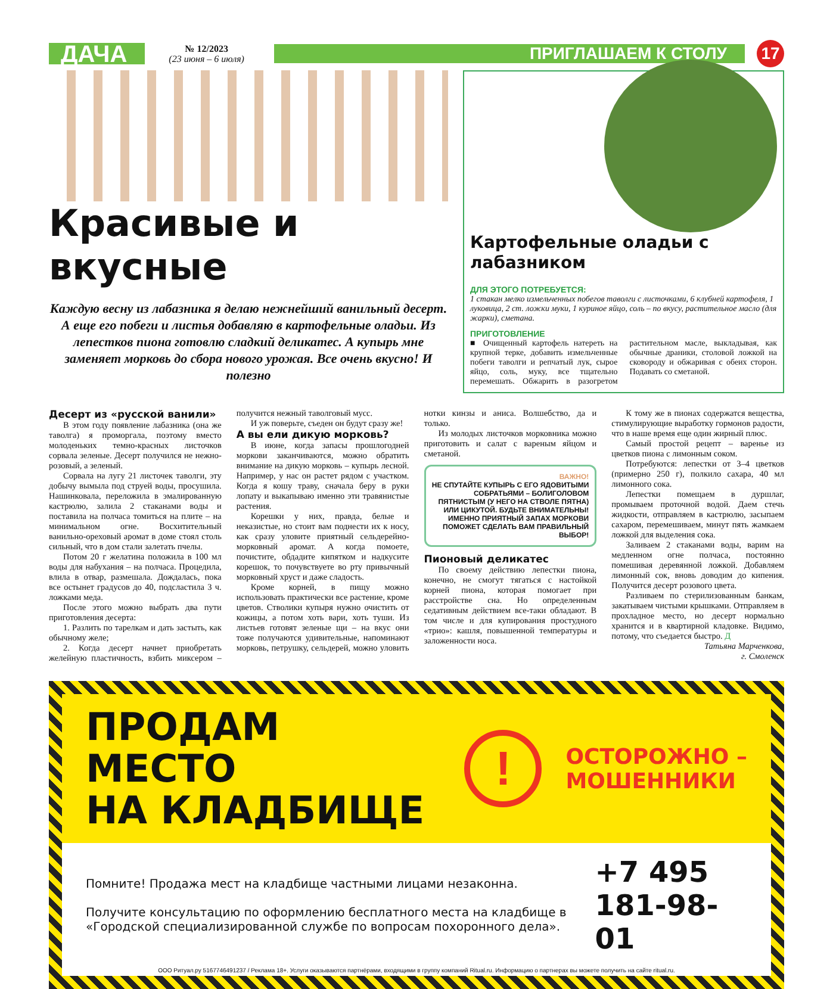ДАЧА
№ 12/2023
(23 июня – 6 июля)
ПРИГЛАШАЕМ К СТОЛУ
17
Красивые и вкусные
Каждую весну из лабазника я делаю нежнейший ванильный десерт. А еще его побеги и листья добавляю в картофельные оладьи. Из лепестков пиона готовлю сладкий деликатес. А купырь мне заменяет морковь до сбора нового урожая. Все очень вкусно! И полезно
Картофельные оладьи с лабазником
ДЛЯ ЭТОГО ПОТРЕБУЕТСЯ:
1 стакан мелко измельченных побегов таволги с листочками, 6 клубней картофеля, 1 луковица, 2 ст. ложки муки, 1 куриное яйцо, соль – по вкусу, растительное масло (для жарки), сметана.
ПРИГОТОВЛЕНИЕ
■ Очищенный картофель натереть на крупной терке, добавить измельченные побеги таволги и репчатый лук, сырое яйцо, соль, муку, все тщательно перемешать. Обжарить в разогретом растительном масле, выкладывая, как обычные драники, столовой ложкой на сковороду и обжаривая с обеих сторон. Подавать со сметаной.
Десерт из «русской ванили»
В этом году появление лабазника (она же таволга) я проморгала, поэтому вместо молоденьких темно-красных листочков сорвала зеленые. Десерт получился не нежно-розовый, а зеленый.
Сорвала на лугу 21 листочек таволги, эту добычу вымыла под струей воды, просушила. Нашинковала, переложила в эмалированную кастрюлю, залила 2 стаканами воды и поставила на полчаса томиться на плите – на минимальном огне. Восхитительный ванильно-ореховый аромат в доме стоял столь сильный, что в дом стали залетать пчелы.
Потом 20 г желатина положила в 100 мл воды для набухания – на полчаса. Процедила, влила в отвар, размешала. Дождалась, пока все остынет градусов до 40, подсластила 3 ч. ложками меда.
После этого можно выбрать два пути приготовления десерта:
1. Разлить по тарелкам и дать застыть, как обычному желе;
2. Когда десерт начнет приобретать желейную пластичность, взбить миксером – получится нежный таволговый мусс.
И уж поверьте, съеден он будут сразу же!
А вы ели дикую морковь?
В июне, когда запасы прошлогодней моркови заканчиваются, можно обратить внимание на дикую морковь – купырь лесной. Например, у нас он растет рядом с участком. Когда я кошу траву, сначала беру в руки лопату и выкапываю именно эти травянистые растения.
Корешки у них, правда, белые и неказистые, но стоит вам поднести их к носу, как сразу уловите приятный сельдерейно-морковный аромат. А когда помоете, почистите, обдадите кипятком и надкусите корешок, то почувствуете во рту привычный морковный хруст и даже сладость.
Кроме корней, в пищу можно использовать практически все растение, кроме цветов. Стволики купыря нужно очистить от кожицы, а потом хоть вари, хоть туши. Из листьев готовят зеленые щи – на вкус они тоже получаются удивительные, напоминают морковь, петрушку, сельдерей, можно уловить нотки кинзы и аниса. Волшебство, да и только.
Из молодых листочков морковника можно приготовить и салат с вареным яйцом и сметаной.
ВАЖНО!
НЕ СПУТАЙТЕ КУПЫРЬ С ЕГО ЯДОВИТЫМИ СОБРАТЬЯМИ – БОЛИГОЛОВОМ ПЯТНИСТЫМ (У НЕГО НА СТВОЛЕ ПЯТНА) ИЛИ ЦИКУТОЙ. БУДЬТЕ ВНИМАТЕЛЬНЫ! ИМЕННО ПРИЯТНЫЙ ЗАПАХ МОРКОВИ ПОМОЖЕТ СДЕЛАТЬ ВАМ ПРАВИЛЬНЫЙ ВЫБОР!
Пионовый деликатес
По своему действию лепестки пиона, конечно, не смогут тягаться с настойкой корней пиона, которая помогает при расстройстве сна. Но определенным седативным действием все-таки обладают. В том числе и для купирования простудного «трио»: кашля, повышенной температуры и заложенности носа.
К тому же в пионах содержатся вещества, стимулирующие выработку гормонов радости, что в наше время еще один жирный плюс.
Самый простой рецепт – варенье из цветков пиона с лимонным соком.
Потребуются: лепестки от 3–4 цветков (примерно 250 г), полкило сахара, 40 мл лимонного сока.
Лепестки помещаем в дуршлаг, промываем проточной водой. Даем стечь жидкости, отправляем в кастрюлю, засыпаем сахаром, перемешиваем, минут пять жамкаем ложкой для выделения сока.
Заливаем 2 стаканами воды, варим на медленном огне полчаса, постоянно помешивая деревянной ложкой. Добавляем лимонный сок, вновь доводим до кипения. Получится десерт розового цвета.
Разливаем по стерилизованным банкам, закатываем чистыми крышками. Отправляем в прохладное место, но десерт нормально хранится и в квартирной кладовке. Видимо, потому, что съедается быстро. Д
Татьяна Марченкова,
г. Смоленск
ПРОДАМ МЕСТО
НА КЛАДБИЩЕ
!
ОСТОРОЖНО –
МОШЕННИКИ
Помните! Продажа мест на кладбище частными лицами незаконна.
Получите консультацию по оформлению бесплатного места на кладбище в «Городской специализированной службе по вопросам похоронного дела».
+7 495 181-98-01
ООО Ритуал.ру 5167746491237 / Реклама 18+. Услуги оказываются партнёрами, входящими в группу компаний Ritual.ru. Информацию о партнерах вы можете получить на сайте ritual.ru.